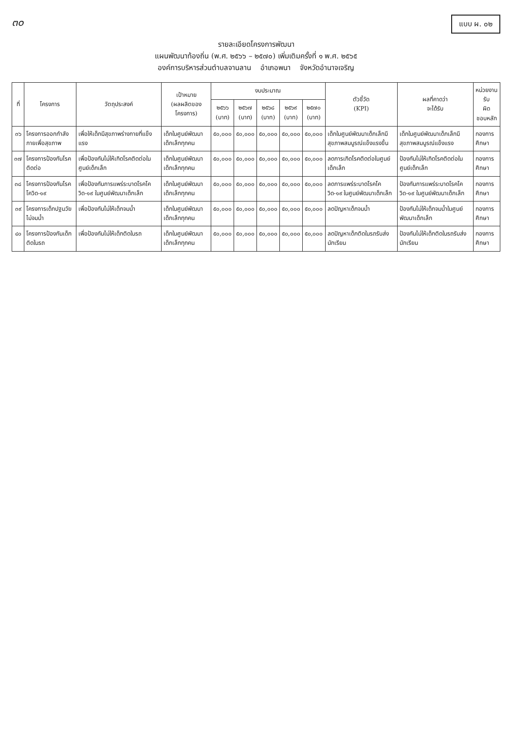๓๐
แบบ ผ. ๐๒
รายละเอียดโครงการพัฒนา
แผนพัฒนาท้องถิ่น (พ.ศ. ๒๕๖๖ – ๒๕๗๐) เพิ่มเติมครั้งที่ ๑ พ.ศ. ๒๕๖๕
องค์การบริหารส่วนตำบลจานลาน อำเภอพนา จังหวัดอำนาจเจริญ
| ที่ | โครงการ | วัตถุประสงค์ | เป้าหมาย (ผลผลิตของโครงการ) | งบประมาณ | | | | | ตัวชี้วัด (KPI) | ผลที่คาดว่า จะได้รับ | หน่วยงานรับ ผิด ชอบหลัก |
| --- | --- | --- | --- | --- | --- | --- | --- | --- | --- | --- | --- |
| | | | | ๒๕๖๖ (บาท) | ๒๕๖๗ (บาท) | ๒๕๖๘ (บาท) | ๒๕๖๙ (บาท) | ๒๕๗๐ (บาท) | | | |
| ๓๖ | โครงการออกกำลังกายเพื่อสุขภาพ | เพื่อให้เด็กมีสุขภาพร่างกายที่แข็งแรง | เด็กในศูนย์พัฒนาเด็กเล็กทุกคน | ๕๐,๐๐๐ | ๕๐,๐๐๐ | ๕๐,๐๐๐ | ๕๐,๐๐๐ | ๕๐,๐๐๐ | เด็กในศูนย์พัฒนาเด็กเล็กมีสุขภาพสมบูรณ์แข็งแรงขึ้น | เด็กในศูนย์พัฒนาเด็กเล็กมีสุขภาพสมบูรณ์แข็งแรง | กองการศึกษา |
| ๓๗ | โครงการป้องกันโรคติดต่อ | เพื่อป้องกันไม่ให้เกิดโรคติดต่อในศูนย์เด็กเล็ก | เด็กในศูนย์พัฒนาเด็กเล็กทุกคน | ๕๐,๐๐๐ | ๕๐,๐๐๐ | ๕๐,๐๐๐ | ๕๐,๐๐๐ | ๕๐,๐๐๐ | ลดการเกิดโรคติดต่อในศูนย์เด็กเล็ก | ป้องกันไม่ให้เกิดโรคติดต่อในศูนย์เด็กเล็ก | กองการศึกษา |
| ๓๘ | โครงการป้องกันโรคโควิด-๑๙ | เพื่อป้องกันการแพร่ระบาดโรคโควิด-๑๙ ในศูนย์พัฒนาเด็กเล็ก | เด็กในศูนย์พัฒนาเด็กเล็กทุกคน | ๕๐,๐๐๐ | ๕๐,๐๐๐ | ๕๐,๐๐๐ | ๕๐,๐๐๐ | ๕๐,๐๐๐ | ลดการแพร่ระบาดโรคโควิด-๑๙ ในศูนย์พัฒนาเด็กเล็ก | ป้องกันการแพร่ระบาดโรคโควิด-๑๙ ในศูนย์พัฒนาเด็กเล็ก | กองการศึกษา |
| ๓๙ | โครงการเด็กปฐมวัยไม่จมน้ำ | เพื่อป้องกันไม่ให้เด็กจมน้ำ | เด็กในศูนย์พัฒนาเด็กเล็กทุกคน | ๕๐,๐๐๐ | ๕๐,๐๐๐ | ๕๐,๐๐๐ | ๕๐,๐๐๐ | ๕๐,๐๐๐ | ลดปัญหาเด็กจมน้ำ | ป้องกันไม่ให้เด็กจมน้ำในศูนย์พัฒนาเด็กเล็ก | กองการศึกษา |
| ๔๐ | โครงการป้องกันเด็กติดในรถ | เพื่อป้องกันไม่ให้เด็กติดในรถ | เด็กในศูนย์พัฒนาเด็กเล็กทุกคน | ๕๐,๐๐๐ | ๕๐,๐๐๐ | ๕๐,๐๐๐ | ๕๐,๐๐๐ | ๕๐,๐๐๐ | ลดปัญหาเด็กติดในรถรับส่งนักเรียน | ป้องกันไม่ให้เด็กติดในรถรับส่งนักเรียน | กองการศึกษา |